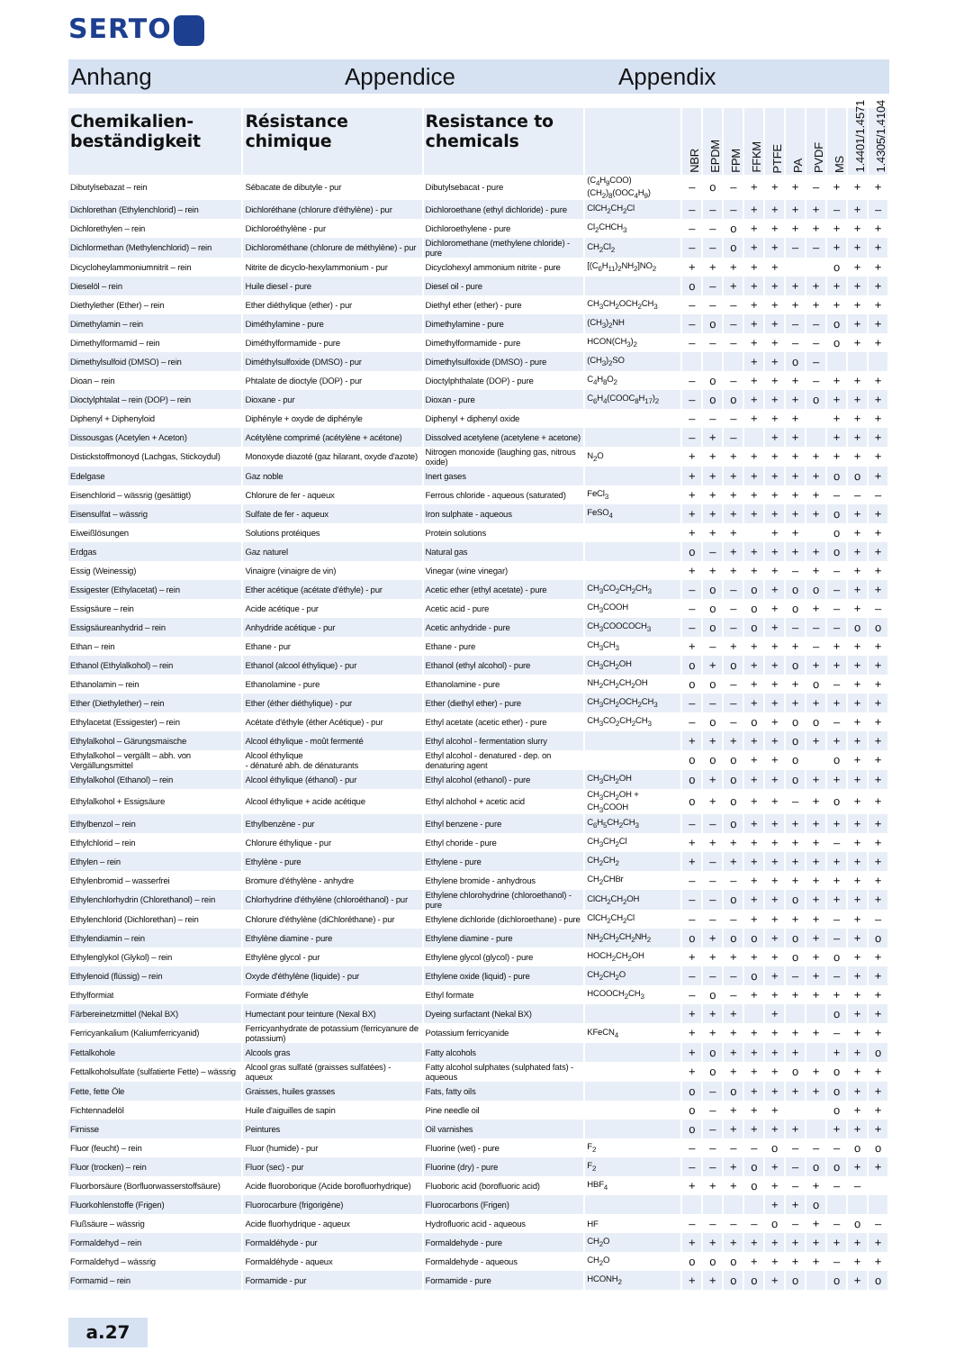SERTO
Anhang Appendice Appendix
| Chemikalien- beständigkeit | Résistance chimique | Resistance to chemicals | | NBR | EPDM | FPM | FFKM | PTFE | PA | PVDF | MS | 1.4401/1.4571 | 1.4305/1.4104 |
| --- | --- | --- | --- | --- | --- | --- | --- | --- | --- | --- | --- | --- | --- |
| Dibutylsebazat – rein | Sébacate de dibutyle - pur | Dibutylsebacat - pure | (C<sub>4</sub>H<sub>9</sub>COO)(CH<sub>2</sub>)<sub>8</sub>(OOC<sub>4</sub>H<sub>9</sub>) | – | o | – | + | + | + | – | + | + | + |
| Dichlorethan (Ethylenchlorid) – rein | Dichloréthane (chlorure d'éthylène) - pur | Dichloroethane (ethyl dichloride) - pure | ClCH<sub>2</sub>CH<sub>2</sub>Cl | – | – | – | + | + | + | + | – | + | – |
| Dichlorethylen – rein | Dichloroéthylène - pur | Dichloroethylene - pure | Cl<sub>2</sub>CHCH<sub>3</sub> | – | – | o | + | + | + | + | + | + | + |
| Dichlormethan (Methylenchlorid) – rein | Dichlorométhane (chlorure de méthylène) - pur | Dichloromethane (methylene chloride) - pure | CH<sub>2</sub>Cl<sub>2</sub> | – | – | o | + | + | – | – | + | + | + |
| Dicycloheylammoniumnitrit – rein | Nitrite de dicyclo-hexylammonium - pur | Dicyclohexyl ammonium nitrite - pure | [(C<sub>6</sub>H<sub>11</sub>)<sub>2</sub>NH<sub>2</sub>]NO<sub>2</sub> | + | + | + | + | + | | | o | + | + |
| Dieselöl – rein | Huile diesel - pure | Diesel oil - pure | | o | – | + | + | + | + | + | + | + | + |
| Diethylether (Ether) – rein | Ether diéthylique (ether) - pur | Diethyl ether (ether) - pure | CH<sub>3</sub>CH<sub>2</sub>OCH<sub>2</sub>CH<sub>3</sub> | – | – | – | + | + | + | + | + | + | + |
| Dimethylamin – rein | Diméthylamine - pure | Dimethylamine - pure | (CH<sub>3</sub>)<sub>2</sub>NH | – | o | – | + | + | – | – | o | + | + |
| Dimethylformamid – rein | Diméthylformamide - pure | Dimethylformamide - pure | HCON(CH<sub>3</sub>)<sub>2</sub> | – | – | – | + | + | – | – | o | + | + |
| Dimethylsulfoid (DMSO) – rein | Diméthylsulfoxide (DMSO) - pur | Dimethylsulfoxide (DMSO) - pure | (CH<sub>3</sub>)<sub>2</sub>SO | | | | + | + | o | – | | | |
| Dioan – rein | Phtalate de dioctyle (DOP) - pur | Dioctylphthalate (DOP) - pure | C<sub>4</sub>H<sub>8</sub>O<sub>2</sub> | – | o | – | + | + | + | – | + | + | + |
| Dioctylphtalat – rein (DOP) – rein | Dioxane - pur | Dioxan - pure | C<sub>6</sub>H<sub>4</sub>(COOC<sub>8</sub>H<sub>17</sub>)<sub>2</sub> | – | o | o | + | + | + | o | + | + | + |
| Diphenyl + Diphenyloid | Diphényle + oxyde de diphényle | Diphenyl + diphenyl oxide | | – | – | – | + | + | + | | + | + | + |
| Dissousgas (Acetylen + Aceton) | Acétylène comprimé (acétylène + acétone) | Dissolved acetylene (acetylene + acetone) | | – | + | – | | + | + | | + | + | + |
| Distickstoffmonoyd (Lachgas, Stickoydul) | Monoxyde diazoté (gaz hilarant, oxyde d'azote) | Nitrogen monoxide (laughing gas, nitrous oxide) | N<sub>2</sub>O | + | + | + | + | + | + | + | + | + | + |
| Edelgase | Gaz noble | Inert gases | | + | + | + | + | + | + | + | o | o | + |
| Eisenchlorid – wässrig (gesättigt) | Chlorure de fer - aqueux | Ferrous chloride - aqueous (saturated) | FeCl<sub>3</sub> | + | + | + | + | + | + | + | – | – | – |
| Eisensulfat – wässrig | Sulfate de fer - aqueux | Iron sulphate - aqueous | FeSO<sub>4</sub> | + | + | + | + | + | + | + | o | + | + |
| Eiweißlösungen | Solutions protéiques | Protein solutions | | + | + | + | | + | + | | o | + | + |
| Erdgas | Gaz naturel | Natural gas | | o | – | + | + | + | + | + | o | + | + |
| Essig (Weinessig) | Vinaigre (vinaigre de vin) | Vinegar (wine vinegar) | | + | + | + | + | + | – | + | – | + | + |
| Essigester (Ethylacetat) – rein | Ether acétique (acétate d'éthyle) - pur | Acetic ether (ethyl acetate) - pure | CH<sub>3</sub>CO<sub>2</sub>CH<sub>2</sub>CH<sub>3</sub> | – | o | – | o | + | o | o | – | + | + |
| Essigsäure – rein | Acide acétique - pur | Acetic acid - pure | CH<sub>3</sub>COOH | – | o | – | o | + | o | + | – | + | – |
| Essigsäureanhydrid – rein | Anhydride acétique - pur | Acetic anhydride - pure | CH<sub>3</sub>COOCOCH<sub>3</sub> | – | o | – | o | + | – | – | – | o | o |
| Ethan – rein | Ethane - pur | Ethane - pure | CH<sub>3</sub>CH<sub>3</sub> | + | – | + | + | + | + | – | + | + | + |
| Ethanol (Ethylalkohol) – rein | Ethanol (alcool éthylique) - pur | Ethanol (ethyl alcohol) - pure | CH<sub>3</sub>CH<sub>2</sub>OH | o | + | o | + | + | o | + | + | + | + |
| Ethanolamin – rein | Ethanolamine - pure | Ethanolamine - pure | NH<sub>2</sub>CH<sub>2</sub>CH<sub>2</sub>OH | o | o | – | + | + | + | o | – | + | + |
| Ether (Diethylether) – rein | Ether (éther diéthylique) - pur | Ether (diethyl ether) - pure | CH<sub>3</sub>CH<sub>2</sub>OCH<sub>2</sub>CH<sub>3</sub> | – | – | – | + | + | + | + | + | + | + |
| Ethylacetat (Essigester) – rein | Acétate d'éthyle (éther Acétique) - pur | Ethyl acetate (acetic ether) - pure | CH<sub>3</sub>CO<sub>2</sub>CH<sub>2</sub>CH<sub>3</sub> | – | o | – | o | + | o | o | – | + | + |
| Ethylalkohol – Gärungsmaische | Alcool éthylique - moût fermenté | Ethyl alcohol - fermentation slurry | | + | + | + | + | + | o | + | + | + | + |
| Ethylalkohol – vergällt – abh. von Vergällungsmittel | Alcool éthylique - dénaturé abh. de dénaturants | Ethyl alcohol - denatured - dep. on denaturing agent | | o | o | o | + | + | o | | o | + | + |
| Ethylalkohol (Ethanol) – rein | Alcool éthylique (éthanol) - pur | Ethyl alcohol (ethanol) - pure | CH<sub>3</sub>CH<sub>2</sub>OH | o | + | o | + | + | o | + | + | + | + |
| Ethylalkohol + Essigsäure | Alcool éthylique + acide acétique | Ethyl alchohol + acetic acid | CH<sub>3</sub>CH<sub>2</sub>OH + CH<sub>3</sub>COOH | o | + | o | + | + | – | + | o | + | + |
| Ethylbenzol – rein | Ethylbenzène - pur | Ethyl benzene - pure | C<sub>6</sub>H<sub>5</sub>CH<sub>2</sub>CH<sub>3</sub> | – | – | o | + | + | + | + | + | + | + |
| Ethylchlorid – rein | Chlorure éthylique - pur | Ethyl choride - pure | CH<sub>3</sub>CH<sub>2</sub>Cl | + | + | + | + | + | + | + | – | + | + |
| Ethylen – rein | Ethylène - pure | Ethylene - pure | CH<sub>2</sub>CH<sub>2</sub> | + | – | + | + | + | + | + | + | + | + |
| Ethylenbromid – wasserfrei | Bromure d'éthylène - anhydre | Ethylene bromide - anhydrous | CH<sub>2</sub>CHBr | – | – | – | + | + | + | + | + | + | + |
| Ethylenchlorhydrin (Chlorethanol) – rein | Chlorhydrine d'éthylène (chloroéthanol) - pur | Ethylene chlorohydrine (chloroethanol) - pure | ClCH<sub>2</sub>CH<sub>2</sub>OH | – | – | o | + | + | o | + | + | + | + |
| Ethylenchlorid (Dichlorethan) – rein | Chlorure d'éthylène (diChloréthane) - pur | Ethylene dichloride (dichloroethane) - pure | ClCH<sub>2</sub>CH<sub>2</sub>Cl | – | – | – | + | + | + | + | – | + | – |
| Ethylendiamin – rein | Ethylène diamine - pure | Ethylene diamine - pure | NH<sub>2</sub>CH<sub>2</sub>CH<sub>2</sub>NH<sub>2</sub> | o | + | o | o | + | o | + | – | + | o |
| Ethylenglykol (Glykol) – rein | Ethylène glycol - pur | Ethylene glycol (glycol) - pure | HOCH<sub>2</sub>CH<sub>2</sub>OH | + | + | + | + | + | o | + | o | + | + |
| Ethylenoid (flüssig) – rein | Oxyde d'éthylène (liquide) - pur | Ethylene oxide (liquid) - pure | CH<sub>2</sub>CH<sub>2</sub>O | – | – | – | o | + | – | + | – | + | + |
| Ethylformiat | Formiate d'éthyle | Ethyl formate | HCOOCH<sub>2</sub>CH<sub>3</sub> | – | o | – | + | + | + | + | + | + | + |
| Färbereinetzmittel (Nekal BX) | Humectant pour teinture (Nexal BX) | Dyeing surfactant (Nekal BX) | | + | + | + | | + | | | o | + | + |
| Ferricyankalium (Kaliumferricyanid) | Ferricyanhydrate de potassium (ferricyanure de potassium) | Potassium ferricyanide | KFeCN<sub>4</sub> | + | + | + | + | + | + | + | – | + | + |
| Fettalkohole | Alcools gras | Fatty alcohols | | + | o | + | + | + | + | | + | + | o |
| Fettalkoholsulfate (sulfatierte Fette) – wässrig | Alcool gras sulfaté (graisses sulfatées) - aqueux | Fatty alcohol sulphates (sulphated fats) - aqueous | | + | o | + | + | + | o | + | o | + | + |
| Fette, fette Öle | Graisses, huiles grasses | Fats, fatty oils | | o | – | o | + | + | + | + | o | + | + |
| Fichtennadelöl | Huile d'aiguilles de sapin | Pine needle oil | | o | – | + | + | + | | | o | + | + |
| Firnisse | Peintures | Oil varnishes | | o | – | + | + | + | + | | + | + | + |
| Fluor (feucht) – rein | Fluor (humide) - pur | Fluorine (wet) - pure | F<sub>2</sub> | – | – | – | – | o | – | – | – | o | o |
| Fluor (trocken) – rein | Fluor (sec) - pur | Fluorine (dry) - pure | F<sub>2</sub> | – | – | + | o | + | – | o | o | + | + |
| Fluorborsäure (Borfluorwasserstoffsäure) | Acide fluoroborique (Acide borofluorhydrique) | Fluoboric acid (borofluoric acid) | HBF<sub>4</sub> | + | + | + | o | + | – | + | – | – | |
| Fluorkohlenstoffe (Frigen) | Fluorocarbure (frigorigène) | Fluorocarbons (Frigen) | | | | | | + | + | o | | | |
| Flußsäure – wässrig | Acide fluorhydrique - aqueux | Hydrofluoric acid - aqueous | HF | – | – | – | – | o | – | + | – | o | – |
| Formaldehyd – rein | Formaldéhyde - pur | Formaldehyde - pure | CH<sub>2</sub>O | + | + | + | + | + | + | + | + | + | + |
| Formaldehyd – wässrig | Formaldéhyde - aqueux | Formaldehyde - aqueous | CH<sub>2</sub>O | o | o | o | + | + | + | + | – | + | + |
| Formamid – rein | Formamide - pur | Formamide - pure | HCONH<sub>2</sub> | + | + | o | o | + | o | | o | + | o |
a.27